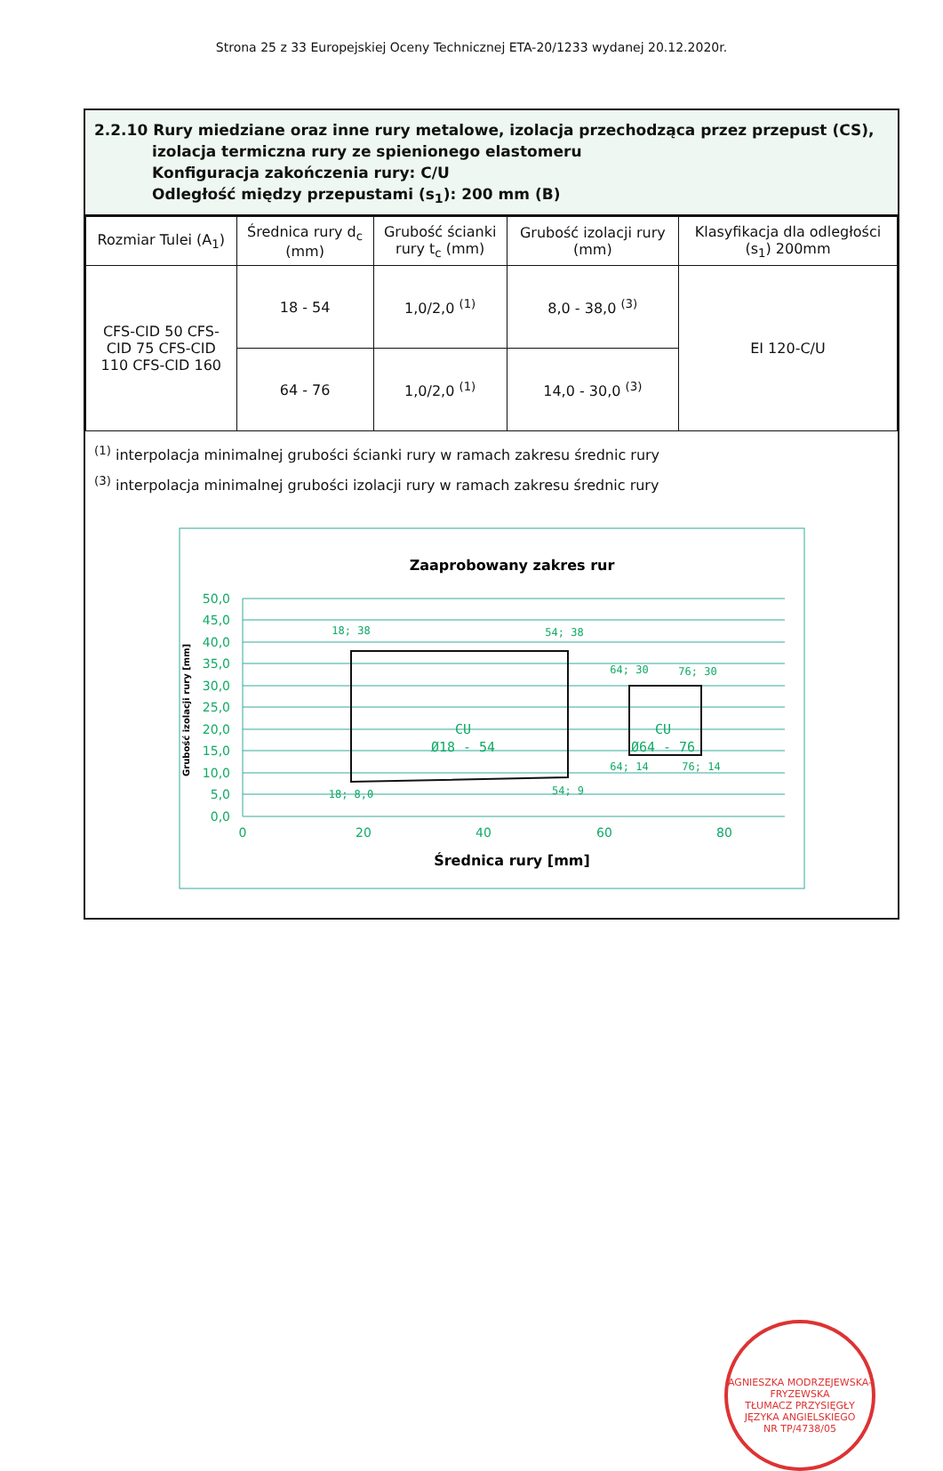Strona 25 z 33 Europejskiej Oceny Technicznej ETA-20/1233 wydanej 20.12.2020r.
2.2.10 Rury miedziane oraz inne rury metalowe, izolacja przechodząca przez przepust (CS),
izolacja termiczna rury ze spienionego elastomeru
Konfiguracja zakończenia rury: C/U
Odległość między przepustami (s<sub>1</sub>): 200 mm (B)
| Rozmiar Tulei (A<sub>1</sub>) | Średnica rury d<sub>c</sub> (mm) | Grubość ścianki rury t<sub>c</sub> (mm) | Grubość izolacji rury (mm) | Klasyfikacja dla odległości (s<sub>1</sub>) 200mm |
| --- | --- | --- | --- | --- |
| CFS-CID 50 CFS- CID 75 CFS-CID 110 CFS-CID 160 | 18 - 54 | 1,0/2,0 <sup>(1)</sup> | 8,0 - 38,0 <sup>(3)</sup> | EI 120-C/U |
| | 64 - 76 | 1,0/2,0 <sup>(1)</sup> | 14,0 - 30,0 <sup>(3)</sup> | |
<sup>(1)</sup> interpolacja minimalnej grubości ścianki rury w ramach zakresu średnic rury
<sup>(3)</sup> interpolacja minimalnej grubości izolacji rury w ramach zakresu średnic rury
Zaaprobowany zakres rur
50,0
45,0
40,0
35,0
30,0
25,0
20,0
15,0
10,0
5,0
0,0
0
20
40
60
80
Średnica rury [mm]
Grubość izolacji rury [mm]
18; 38
54; 38
64; 30
76; 30
18; 8,0
54; 9
64; 14
76; 14
CU
Ø18 - 54
CU
Ø64 - 76
AGNIESZKA MODRZEJEWSKA-FRYZEWSKA
TŁUMACZ PRZYSIĘGŁY JĘZYKA ANGIELSKIEGO
NR TP/4738/05